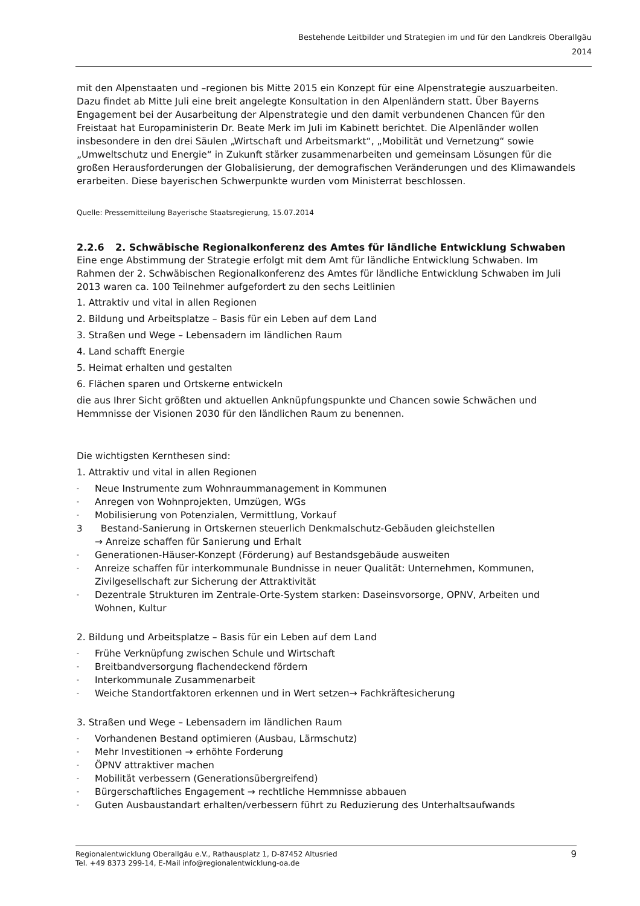Bestehende Leitbilder und Strategien im und für den Landkreis Oberallgäu
2014
mit den Alpenstaaten und –regionen bis Mitte 2015 ein Konzept für eine Alpenstrategie auszuarbeiten. Dazu findet ab Mitte Juli eine breit angelegte Konsultation in den Alpenländern statt. Über Bayerns Engagement bei der Ausarbeitung der Alpenstrategie und den damit verbundenen Chancen für den Freistaat hat Europaministerin Dr. Beate Merk im Juli im Kabinett berichtet. Die Alpenländer wollen insbesondere in den drei Säulen „Wirtschaft und Arbeitsmarkt“, „Mobilität und Vernetzung“ sowie „Umweltschutz und Energie“ in Zukunft stärker zusammenarbeiten und gemeinsam Lösungen für die großen Herausforderungen der Globalisierung, der demografischen Veränderungen und des Klimawandels erarbeiten. Diese bayerischen Schwerpunkte wurden vom Ministerrat beschlossen.
Quelle: Pressemitteilung Bayerische Staatsregierung, 15.07.2014
2.2.6 2. Schwäbische Regionalkonferenz des Amtes für ländliche Entwicklung Schwaben
Eine enge Abstimmung der Strategie erfolgt mit dem Amt für ländliche Entwicklung Schwaben. Im Rahmen der 2. Schwäbischen Regionalkonferenz des Amtes für ländliche Entwicklung Schwaben im Juli 2013 waren ca. 100 Teilnehmer aufgefordert zu den sechs Leitlinien
1. Attraktiv und vital in allen Regionen
2. Bildung und Arbeitsplatze – Basis für ein Leben auf dem Land
3. Straßen und Wege – Lebensadern im ländlichen Raum
4. Land schafft Energie
5. Heimat erhalten und gestalten
6. Flächen sparen und Ortskerne entwickeln
die aus Ihrer Sicht größten und aktuellen Anknüpfungspunkte und Chancen sowie Schwächen und Hemmnisse der Visionen 2030 für den ländlichen Raum zu benennen.
Die wichtigsten Kernthesen sind:
1. Attraktiv und vital in allen Regionen
-
Neue Instrumente zum Wohnraummanagement in Kommunen
-
Anregen von Wohnprojekten, Umzügen, WGs
-
Mobilisierung von Potenzialen, Vermittlung, Vorkauf
3 Bestand-Sanierung in Ortskernen steuerlich Denkmalschutz-Gebäuden gleichstellen
→ Anreize schaffen für Sanierung und Erhalt
-
Generationen-Häuser-Konzept (Förderung) auf Bestandsgebäude ausweiten
-
Anreize schaffen für interkommunale Bundnisse in neuer Qualität: Unternehmen, Kommunen, Zivilgesellschaft zur Sicherung der Attraktivität
-
Dezentrale Strukturen im Zentrale-Orte-System starken: Daseinsvorsorge, OPNV, Arbeiten und Wohnen, Kultur
2. Bildung und Arbeitsplatze – Basis für ein Leben auf dem Land
-
Frühe Verknüpfung zwischen Schule und Wirtschaft
-
Breitbandversorgung flachendeckend fördern
-
Interkommunale Zusammenarbeit
-
Weiche Standortfaktoren erkennen und in Wert setzen→ Fachkräftesicherung
3. Straßen und Wege – Lebensadern im ländlichen Raum
-
Vorhandenen Bestand optimieren (Ausbau, Lärmschutz)
-
Mehr Investitionen → erhöhte Forderung
-
ÖPNV attraktiver machen
-
Mobilität verbessern (Generationsübergreifend)
-
Bürgerschaftliches Engagement → rechtliche Hemmnisse abbauen
-
Guten Ausbaustandart erhalten/verbessern führt zu Reduzierung des Unterhaltsaufwands
Regionalentwicklung Oberallgäu e.V., Rathausplatz 1, D-87452 Altusried
Tel. +49 8373 299-14, E-Mail info@regionalentwicklung-oa.de
9